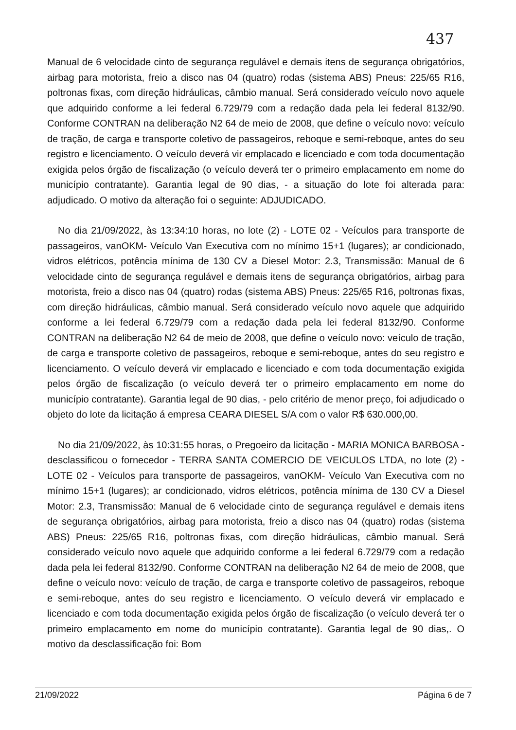437
Manual de 6 velocidade cinto de segurança regulável e demais itens de segurança obrigatórios, airbag para motorista, freio a disco nas 04 (quatro) rodas (sistema ABS) Pneus: 225/65 R16, poltronas fixas, com direção hidráulicas, câmbio manual. Será considerado veículo novo aquele que adquirido conforme a lei federal 6.729/79 com a redação dada pela lei federal 8132/90. Conforme CONTRAN na deliberação N2 64 de meio de 2008, que define o veículo novo: veículo de tração, de carga e transporte coletivo de passageiros, reboque e semi-reboque, antes do seu registro e licenciamento. O veículo deverá vir emplacado e licenciado e com toda documentação exigida pelos órgão de fiscalização (o veículo deverá ter o primeiro emplacamento em nome do município contratante). Garantia legal de 90 dias, - a situação do lote foi alterada para: adjudicado. O motivo da alteração foi o seguinte: ADJUDICADO.
No dia 21/09/2022, às 13:34:10 horas, no lote (2) - LOTE 02 - Veículos para transporte de passageiros, vanOKM- Veículo Van Executiva com no mínimo 15+1 (lugares); ar condicionado, vidros elétricos, potência mínima de 130 CV a Diesel Motor: 2.3, Transmissão: Manual de 6 velocidade cinto de segurança regulável e demais itens de segurança obrigatórios, airbag para motorista, freio a disco nas 04 (quatro) rodas (sistema ABS) Pneus: 225/65 R16, poltronas fixas, com direção hidráulicas, câmbio manual. Será considerado veículo novo aquele que adquirido conforme a lei federal 6.729/79 com a redação dada pela lei federal 8132/90. Conforme CONTRAN na deliberação N2 64 de meio de 2008, que define o veículo novo: veículo de tração, de carga e transporte coletivo de passageiros, reboque e semi-reboque, antes do seu registro e licenciamento. O veículo deverá vir emplacado e licenciado e com toda documentação exigida pelos órgão de fiscalização (o veículo deverá ter o primeiro emplacamento em nome do município contratante). Garantia legal de 90 dias, - pelo critério de menor preço, foi adjudicado o objeto do lote da licitação á empresa CEARA DIESEL S/A com o valor R$ 630.000,00.
No dia 21/09/2022, às 10:31:55 horas, o Pregoeiro da licitação - MARIA MONICA BARBOSA - desclassificou o fornecedor - TERRA SANTA COMERCIO DE VEICULOS LTDA, no lote (2) - LOTE 02 - Veículos para transporte de passageiros, vanOKM- Veículo Van Executiva com no mínimo 15+1 (lugares); ar condicionado, vidros elétricos, potência mínima de 130 CV a Diesel Motor: 2.3, Transmissão: Manual de 6 velocidade cinto de segurança regulável e demais itens de segurança obrigatórios, airbag para motorista, freio a disco nas 04 (quatro) rodas (sistema ABS) Pneus: 225/65 R16, poltronas fixas, com direção hidráulicas, câmbio manual. Será considerado veículo novo aquele que adquirido conforme a lei federal 6.729/79 com a redação dada pela lei federal 8132/90. Conforme CONTRAN na deliberação N2 64 de meio de 2008, que define o veículo novo: veículo de tração, de carga e transporte coletivo de passageiros, reboque e semi-reboque, antes do seu registro e licenciamento. O veículo deverá vir emplacado e licenciado e com toda documentação exigida pelos órgão de fiscalização (o veículo deverá ter o primeiro emplacamento em nome do município contratante). Garantia legal de 90 dias,. O motivo da desclassificação foi: Bom
21/09/2022 Página 6 de 7